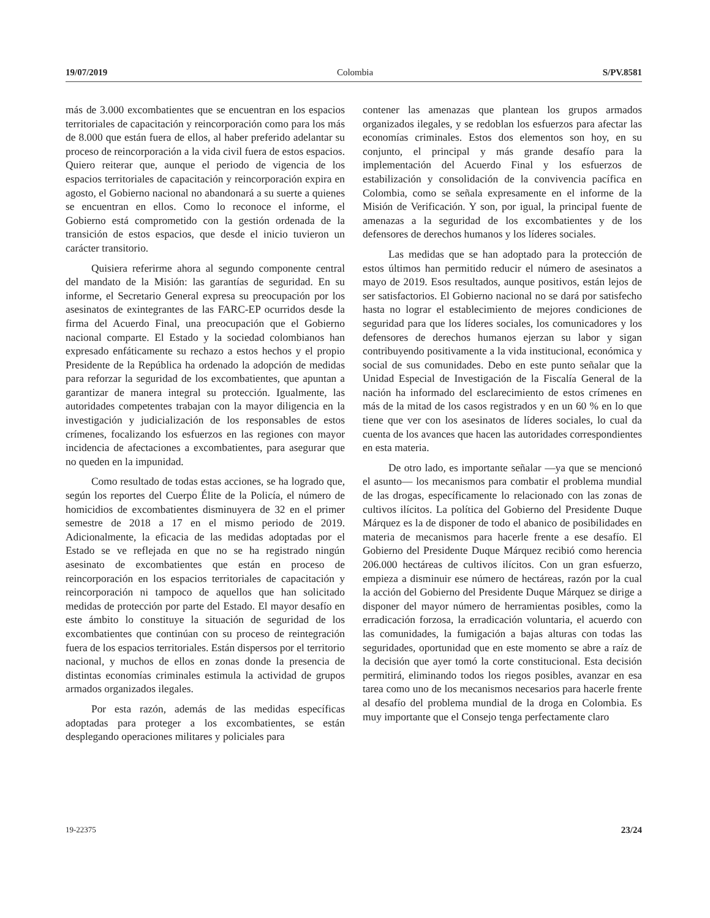19/07/2019 Colombia S/PV.8581
más de 3.000 excombatientes que se encuentran en los espacios territoriales de capacitación y reincorporación como para los más de 8.000 que están fuera de ellos, al haber preferido adelantar su proceso de reincorporación a la vida civil fuera de estos espacios. Quiero reiterar que, aunque el periodo de vigencia de los espacios territoriales de capacitación y reincorporación expira en agosto, el Gobierno nacional no abandonará a su suerte a quienes se encuentran en ellos. Como lo reconoce el informe, el Gobierno está comprometido con la gestión ordenada de la transición de estos espacios, que desde el inicio tuvieron un carácter transitorio.
Quisiera referirme ahora al segundo componente central del mandato de la Misión: las garantías de seguridad. En su informe, el Secretario General expresa su preocupación por los asesinatos de exintegrantes de las FARC-EP ocurridos desde la firma del Acuerdo Final, una preocupación que el Gobierno nacional comparte. El Estado y la sociedad colombianos han expresado enfáticamente su rechazo a estos hechos y el propio Presidente de la República ha ordenado la adopción de medidas para reforzar la seguridad de los excombatientes, que apuntan a garantizar de manera integral su protección. Igualmente, las autoridades competentes trabajan con la mayor diligencia en la investigación y judicialización de los responsables de estos crímenes, focalizando los esfuerzos en las regiones con mayor incidencia de afectaciones a excombatientes, para asegurar que no queden en la impunidad.
Como resultado de todas estas acciones, se ha logrado que, según los reportes del Cuerpo Élite de la Policía, el número de homicidios de excombatientes disminuyera de 32 en el primer semestre de 2018 a 17 en el mismo periodo de 2019. Adicionalmente, la eficacia de las medidas adoptadas por el Estado se ve reflejada en que no se ha registrado ningún asesinato de excombatientes que están en proceso de reincorporación en los espacios territoriales de capacitación y reincorporación ni tampoco de aquellos que han solicitado medidas de protección por parte del Estado. El mayor desafío en este ámbito lo constituye la situación de seguridad de los excombatientes que continúan con su proceso de reintegración fuera de los espacios territoriales. Están dispersos por el territorio nacional, y muchos de ellos en zonas donde la presencia de distintas economías criminales estimula la actividad de grupos armados organizados ilegales.
Por esta razón, además de las medidas específicas adoptadas para proteger a los excombatientes, se están desplegando operaciones militares y policiales para
contener las amenazas que plantean los grupos armados organizados ilegales, y se redoblan los esfuerzos para afectar las economías criminales. Estos dos elementos son hoy, en su conjunto, el principal y más grande desafío para la implementación del Acuerdo Final y los esfuerzos de estabilización y consolidación de la convivencia pacífica en Colombia, como se señala expresamente en el informe de la Misión de Verificación. Y son, por igual, la principal fuente de amenazas a la seguridad de los excombatientes y de los defensores de derechos humanos y los líderes sociales.
Las medidas que se han adoptado para la protección de estos últimos han permitido reducir el número de asesinatos a mayo de 2019. Esos resultados, aunque positivos, están lejos de ser satisfactorios. El Gobierno nacional no se dará por satisfecho hasta no lograr el establecimiento de mejores condiciones de seguridad para que los líderes sociales, los comunicadores y los defensores de derechos humanos ejerzan su labor y sigan contribuyendo positivamente a la vida institucional, económica y social de sus comunidades. Debo en este punto señalar que la Unidad Especial de Investigación de la Fiscalía General de la nación ha informado del esclarecimiento de estos crímenes en más de la mitad de los casos registrados y en un 60 % en lo que tiene que ver con los asesinatos de líderes sociales, lo cual da cuenta de los avances que hacen las autoridades correspondientes en esta materia.
De otro lado, es importante señalar —ya que se mencionó el asunto— los mecanismos para combatir el problema mundial de las drogas, específicamente lo relacionado con las zonas de cultivos ilícitos. La política del Gobierno del Presidente Duque Márquez es la de disponer de todo el abanico de posibilidades en materia de mecanismos para hacerle frente a ese desafío. El Gobierno del Presidente Duque Márquez recibió como herencia 206.000 hectáreas de cultivos ilícitos. Con un gran esfuerzo, empieza a disminuir ese número de hectáreas, razón por la cual la acción del Gobierno del Presidente Duque Márquez se dirige a disponer del mayor número de herramientas posibles, como la erradicación forzosa, la erradicación voluntaria, el acuerdo con las comunidades, la fumigación a bajas alturas con todas las seguridades, oportunidad que en este momento se abre a raíz de la decisión que ayer tomó la corte constitucional. Esta decisión permitirá, eliminando todos los riegos posibles, avanzar en esa tarea como uno de los mecanismos necesarios para hacerle frente al desafío del problema mundial de la droga en Colombia. Es muy importante que el Consejo tenga perfectamente claro
19-22375 23/24